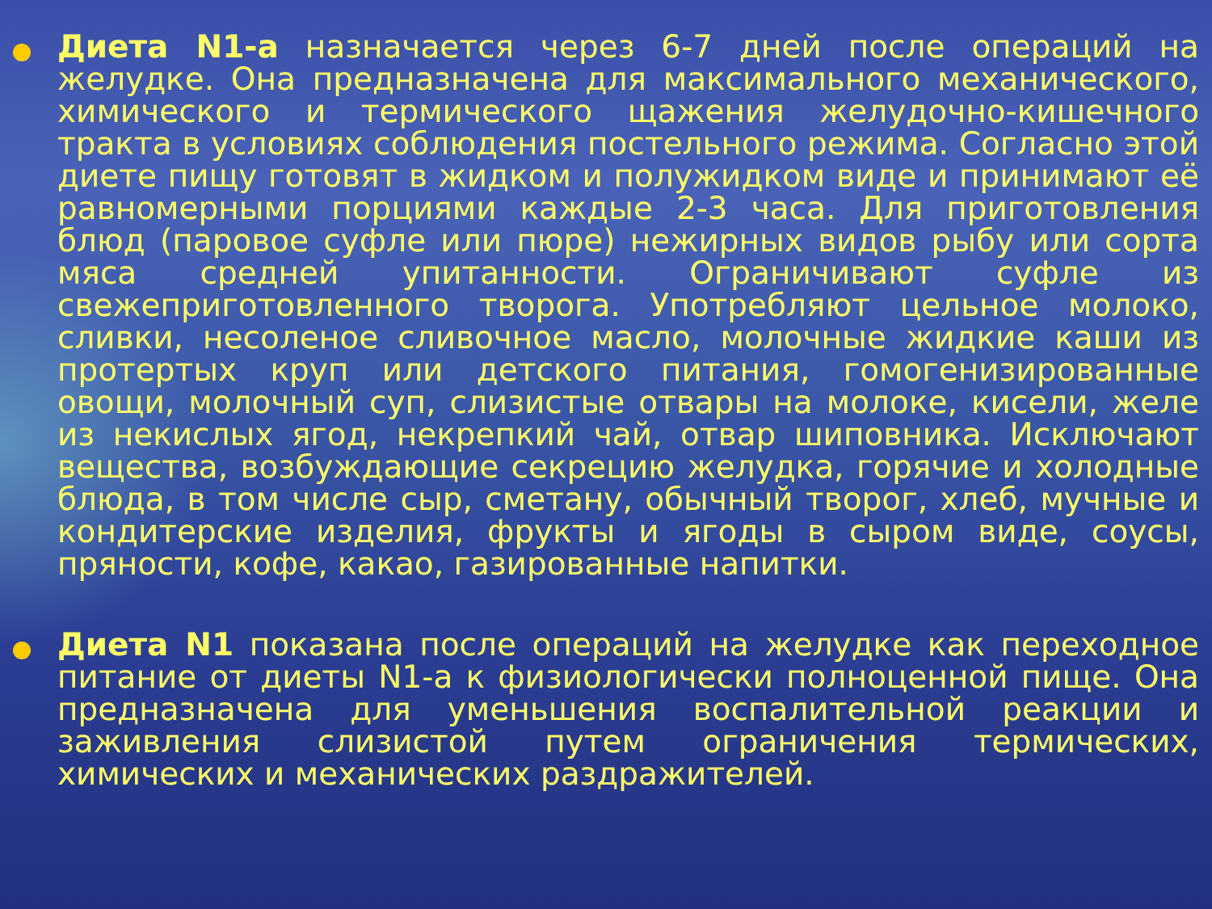Диета N1-а назначается через 6-7 дней после операций на желудке. Она предназначена для максимального механического, химического и термического щажения желудочно-кишечного тракта в условиях соблюдения постельного режима. Согласно этой диете пищу готовят в жидком и полужидком виде и принимают её равномерными порциями каждые 2-3 часа. Для приготовления блюд (паровое суфле или пюре) нежирных видов рыбу или сорта мяса средней упитанности. Ограничивают суфле из свежеприготовленного творога. Употребляют цельное молоко, сливки, несоленое сливочное масло, молочные жидкие каши из протертых круп или детского питания, гомогенизированные овощи, молочный суп, слизистые отвары на молоке, кисели, желе из некислых ягод, некрепкий чай, отвар шиповника. Исключают вещества, возбуждающие секрецию желудка, горячие и холодные блюда, в том числе сыр, сметану, обычный творог, хлеб, мучные и кондитерские изделия, фрукты и ягоды в сыром виде, соусы, пряности, кофе, какао, газированные напитки.
Диета N1 показана после операций на желудке как переходное питание от диеты N1-а к физиологически полноценной пище. Она предназначена для уменьшения воспалительной реакции и заживления слизистой путем ограничения термических, химических и механических раздражителей.